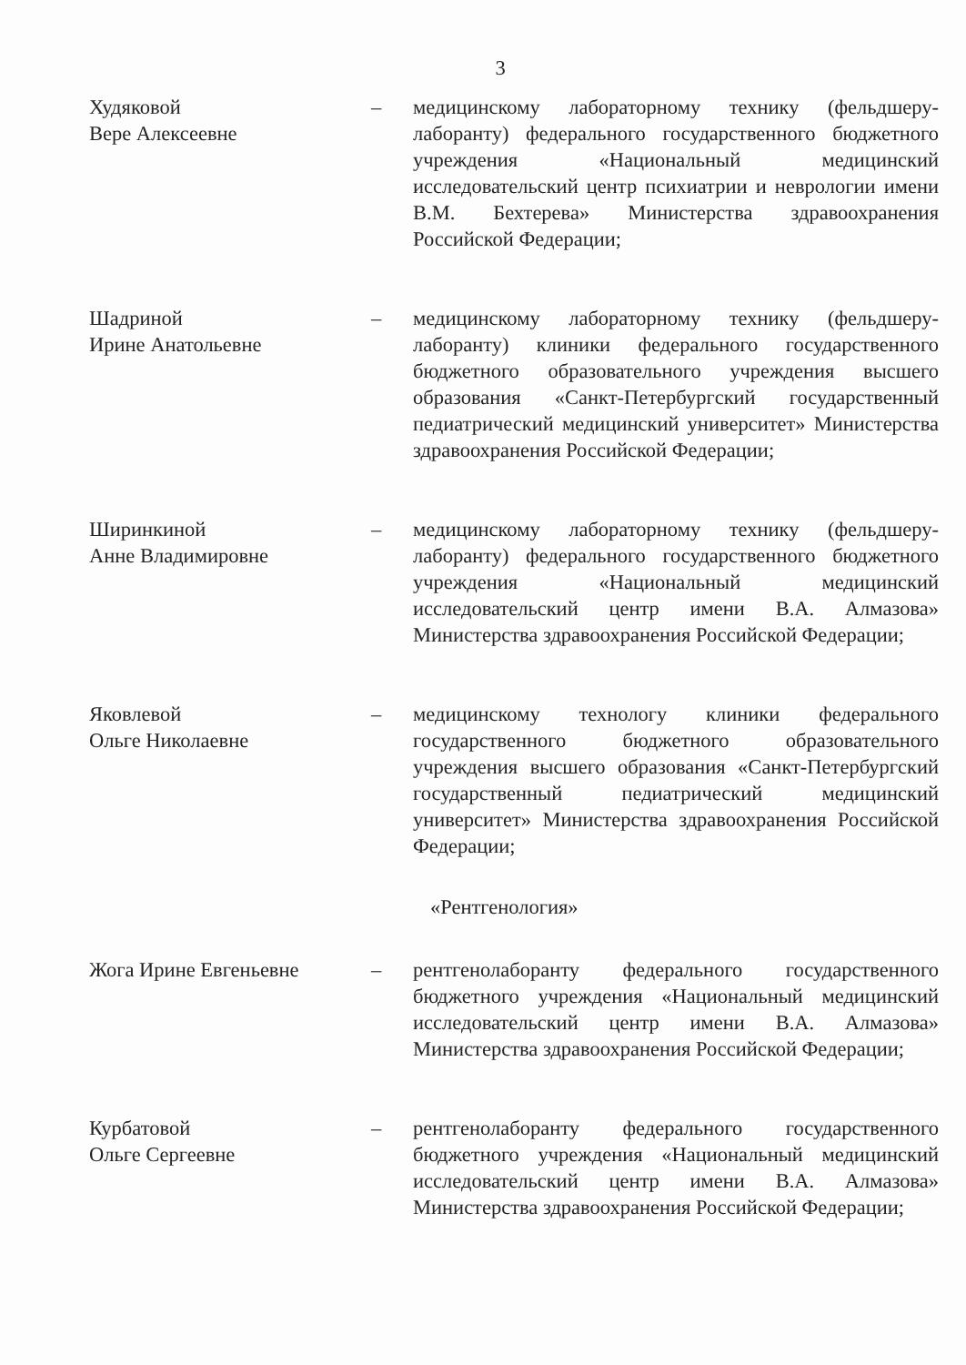3
Худяковой
Вере Алексеевне
– медицинскому лабораторному технику (фельдшеру-лаборанту) федерального государственного бюджетного учреждения «Национальный медицинский исследовательский центр психиатрии и неврологии имени В.М. Бехтерева» Министерства здравоохранения Российской Федерации;
Шадриной
Ирине Анатольевне
– медицинскому лабораторному технику (фельдшеру-лаборанту) клиники федерального государственного бюджетного образовательного учреждения высшего образования «Санкт-Петербургский государственный педиатрический медицинский университет» Министерства здравоохранения Российской Федерации;
Ширинкиной
Анне Владимировне
– медицинскому лабораторному технику (фельдшеру-лаборанту) федерального государственного бюджетного учреждения «Национальный медицинский исследовательский центр имени В.А. Алмазова» Министерства здравоохранения Российской Федерации;
Яковлевой
Ольге Николаевне
– медицинскому технологу клиники федерального государственного бюджетного образовательного учреждения высшего образования «Санкт-Петербургский государственный педиатрический медицинский университет» Министерства здравоохранения Российской Федерации;
«Рентгенология»
Жога Ирине Евгеньевне – рентгенолаборанту федерального государственного бюджетного учреждения «Национальный медицинский исследовательский центр имени В.А. Алмазова» Министерства здравоохранения Российской Федерации;
Курбатовой
Ольге Сергеевне
– рентгенолаборанту федерального государственного бюджетного учреждения «Национальный медицинский исследовательский центр имени В.А. Алмазова» Министерства здравоохранения Российской Федерации;